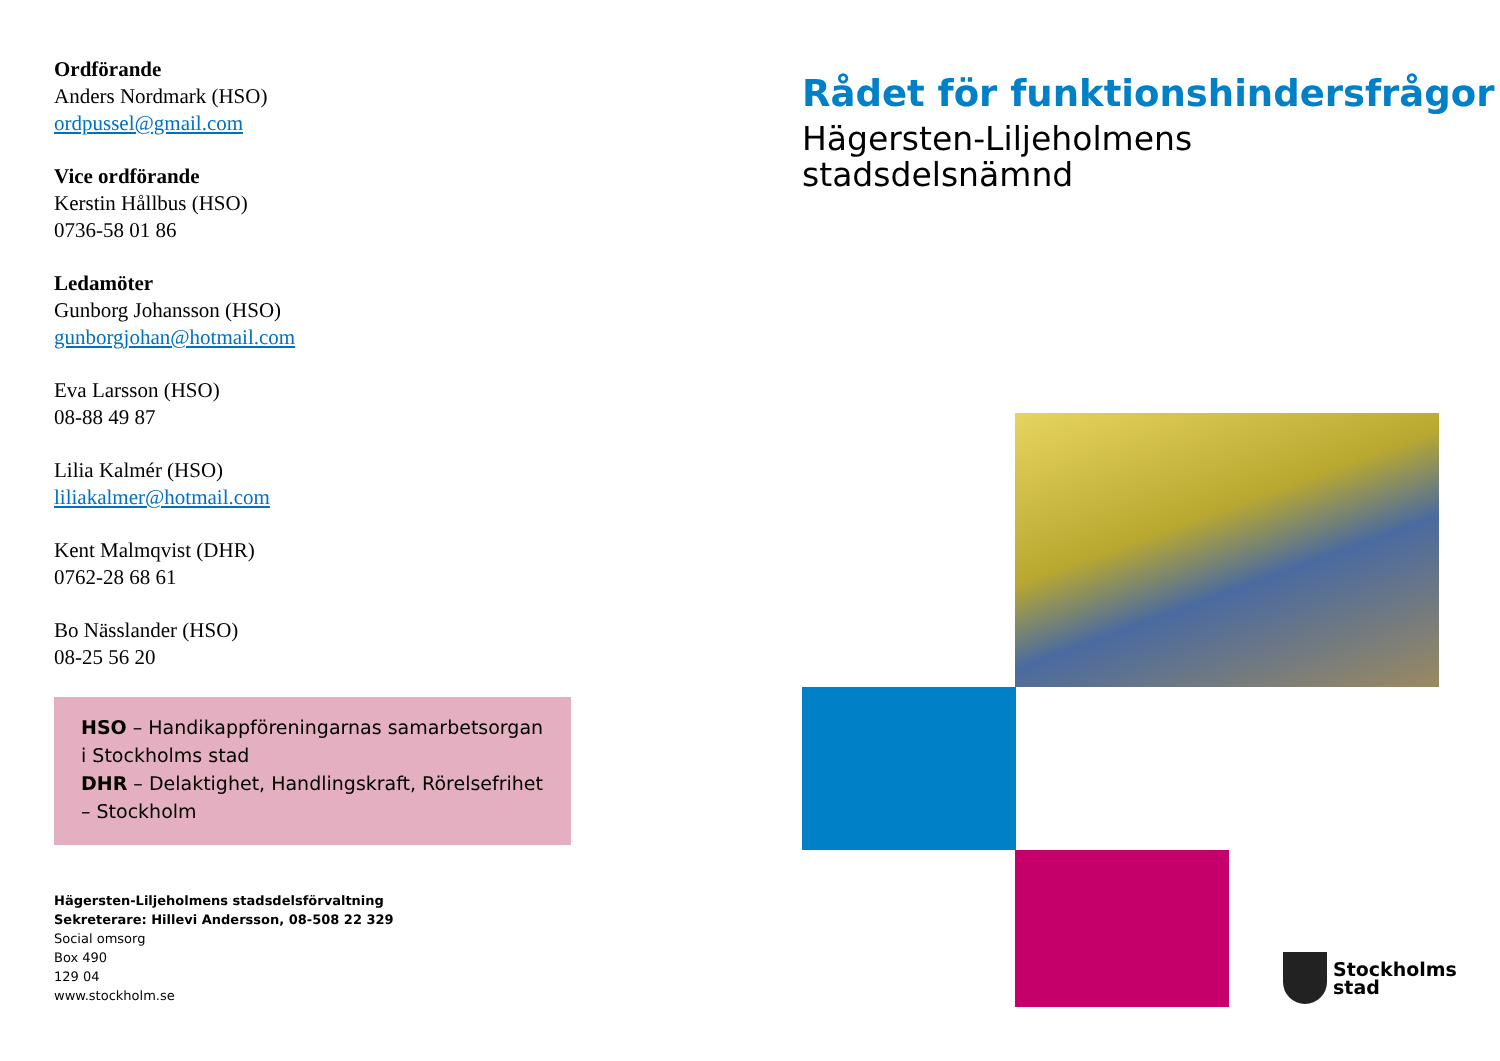Ordförande
Anders Nordmark (HSO)
ordpussel@gmail.com
Vice ordförande
Kerstin Hållbus (HSO)
0736-58 01 86
Ledamöter
Gunborg Johansson (HSO)
gunborgjohan@hotmail.com
Eva Larsson (HSO)
08-88 49 87
Lilia Kalmér (HSO)
liliakalmer@hotmail.com
Kent Malmqvist (DHR)
0762-28 68 61
Bo Nässlander (HSO)
08-25 56 20
HSO – Handikappföreningarnas samarbetsorgan i Stockholms stad
DHR – Delaktighet, Handlingskraft, Rörelsefrihet – Stockholm
Hägersten-Liljeholmens stadsdelsförvaltning
Sekreterare: Hillevi Andersson, 08-508 22 329
Social omsorg
Box 490
129 04
www.stockholm.se
Rådet för funktionshindersfrågor
Hägersten-Liljeholmens
stadsdelsnämnd
Stockholms
stad